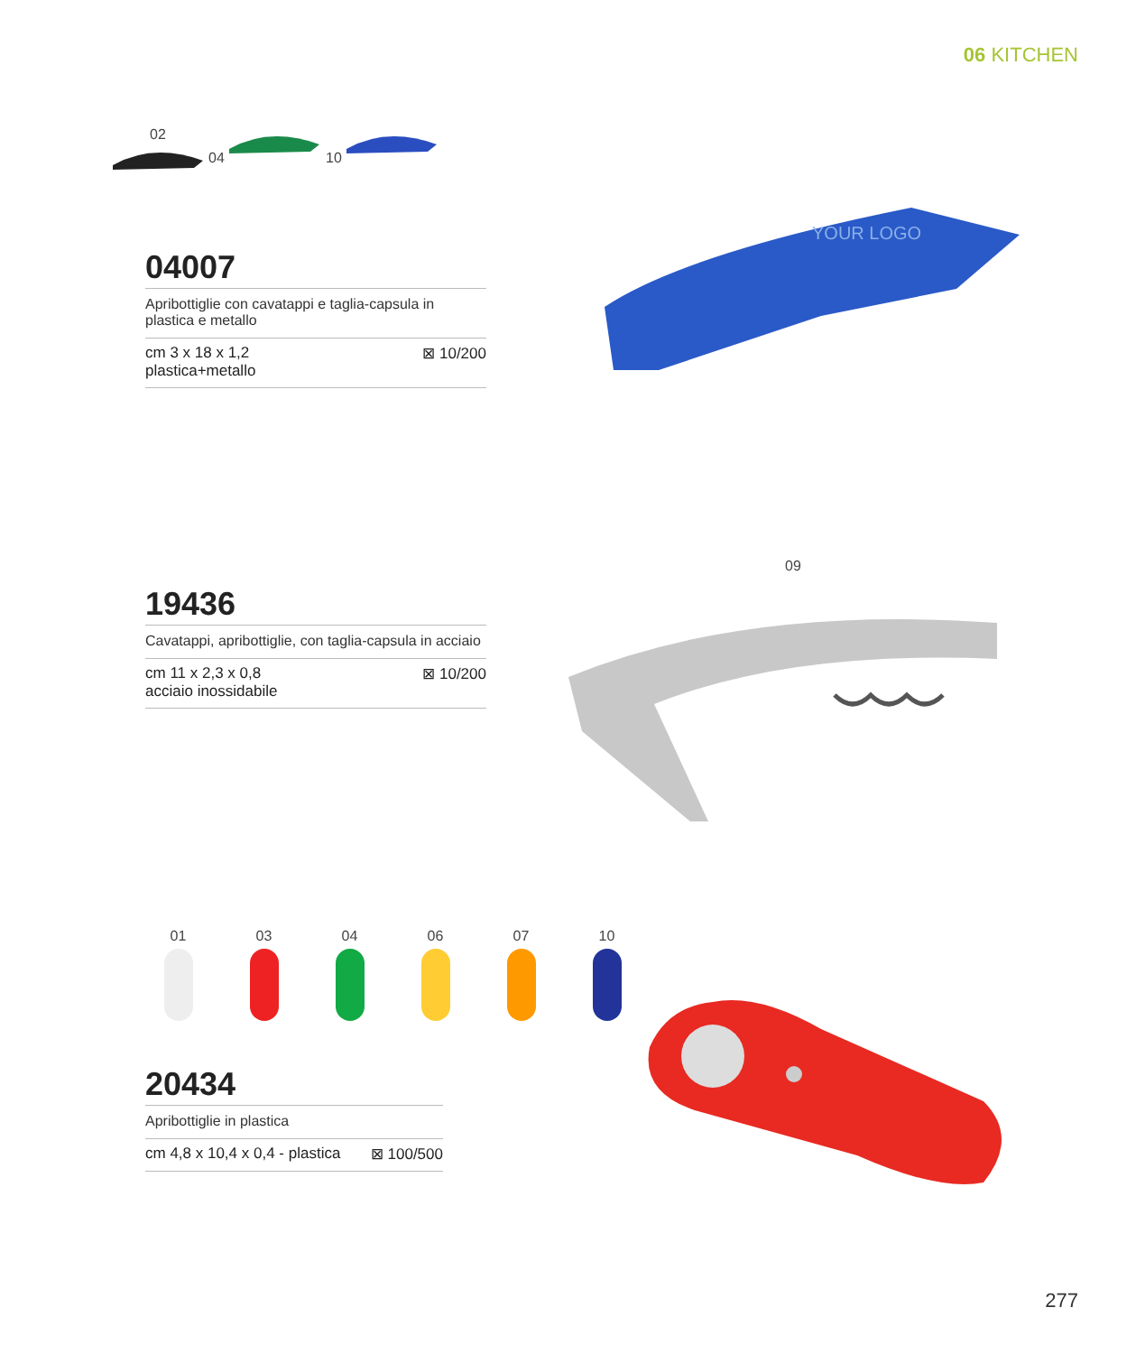06 KITCHEN
02 04 10
04007
Apribottiglie con cavatappi e taglia-capsula in plastica e metallo
cm 3 x 18 x 1,2
plastica+metallo ⊠ 10/200
YOUR LOGO
09
19436
Cavatappi, apribottiglie, con taglia-capsula in acciaio
cm 11 x 2,3 x 0,8
acciaio inossidabile ⊠ 10/200
01
03
04
06
07
10
20434
Apribottiglie in plastica
cm 4,8 x 10,4 x 0,4 - plastica ⊠ 100/500
277